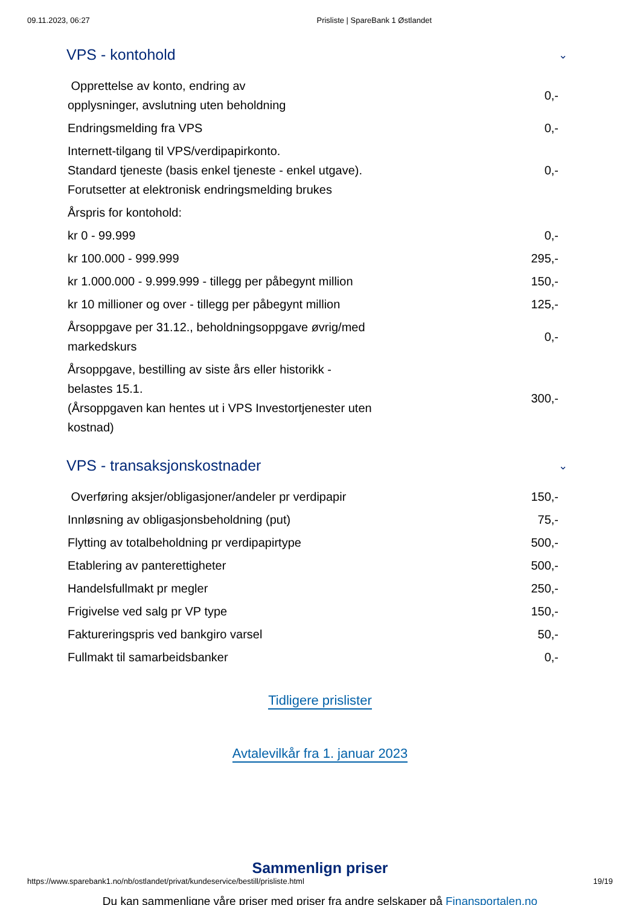09.11.2023, 06:27 Prisliste | SpareBank 1 Østlandet
VPS - kontohold ⌄
| Opprettelse av konto, endring av opplysninger, avslutning uten beholdning | 0,- |
| Endringsmelding fra VPS | 0,- |
| Internett-tilgang til VPS/verdipapirkonto. Standard tjeneste (basis enkel tjeneste - enkel utgave). Forutsetter at elektronisk endringsmelding brukes | 0,- |
| Årspris for kontohold: | |
| kr 0 - 99.999 | 0,- |
| kr 100.000 - 999.999 | 295,- |
| kr 1.000.000 - 9.999.999 - tillegg per påbegynt million | 150,- |
| kr 10 millioner og over - tillegg per påbegynt million | 125,- |
| Årsoppgave per 31.12., beholdningsoppgave øvrig/med markedskurs | 0,- |
| Årsoppgave, bestilling av siste års eller historikk - belastes 15.1. (Årsoppgaven kan hentes ut i VPS Investortjenester uten kostnad) | 300,- |
VPS - transaksjonskostnader ⌄
| Overføring aksjer/obligasjoner/andeler pr verdipapir | 150,- |
| Innløsning av obligasjonsbeholdning (put) | 75,- |
| Flytting av totalbeholdning pr verdipapirtype | 500,- |
| Etablering av panterettigheter | 500,- |
| Handelsfullmakt pr megler | 250,- |
| Frigivelse ved salg pr VP type | 150,- |
| Faktureringspris ved bankgiro varsel | 50,- |
| Fullmakt til samarbeidsbanker | 0,- |
Tidligere prislister
Avtalevilkår fra 1. januar 2023
Sammenlign priser
Du kan sammenligne våre priser med priser fra andre selskaper på Finansportalen.no
https://www.sparebank1.no/nb/ostlandet/privat/kundeservice/bestill/prisliste.html 19/19